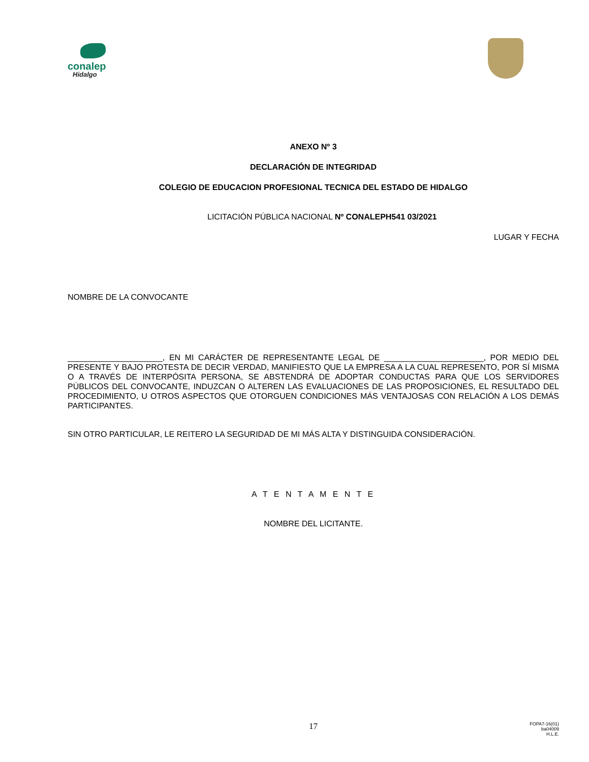conalep
Hidalgo
ANEXO Nº 3
DECLARACIÓN DE INTEGRIDAD
COLEGIO DE EDUCACION PROFESIONAL TECNICA DEL ESTADO DE HIDALGO
LICITACIÓN PÚBLICA NACIONAL Nº CONALEPH541 03/2021
LUGAR Y FECHA
NOMBRE DE LA CONVOCANTE
_____________________, EN MI CARÁCTER DE REPRESENTANTE LEGAL DE ______________________, POR MEDIO DEL PRESENTE Y BAJO PROTESTA DE DECIR VERDAD, MANIFIESTO QUE LA EMPRESA A LA CUAL REPRESENTO, POR SÍ MISMA O A TRAVÉS DE INTERPÓSITA PERSONA, SE ABSTENDRÁ DE ADOPTAR CONDUCTAS PARA QUE LOS SERVIDORES PÚBLICOS DEL CONVOCANTE, INDUZCAN O ALTEREN LAS EVALUACIONES DE LAS PROPOSICIONES, EL RESULTADO DEL PROCEDIMIENTO, U OTROS ASPECTOS QUE OTORGUEN CONDICIONES MÁS VENTAJOSAS CON RELACIÓN A LOS DEMÁS PARTICIPANTES.
SIN OTRO PARTICULAR, LE REITERO LA SEGURIDAD DE MI MÁS ALTA Y DISTINGUIDA CONSIDERACIÓN.
A T E N T A M E N T E
NOMBRE DEL LICITANTE.
17
FOPA7-16(01)
ba04009
H.L.E.